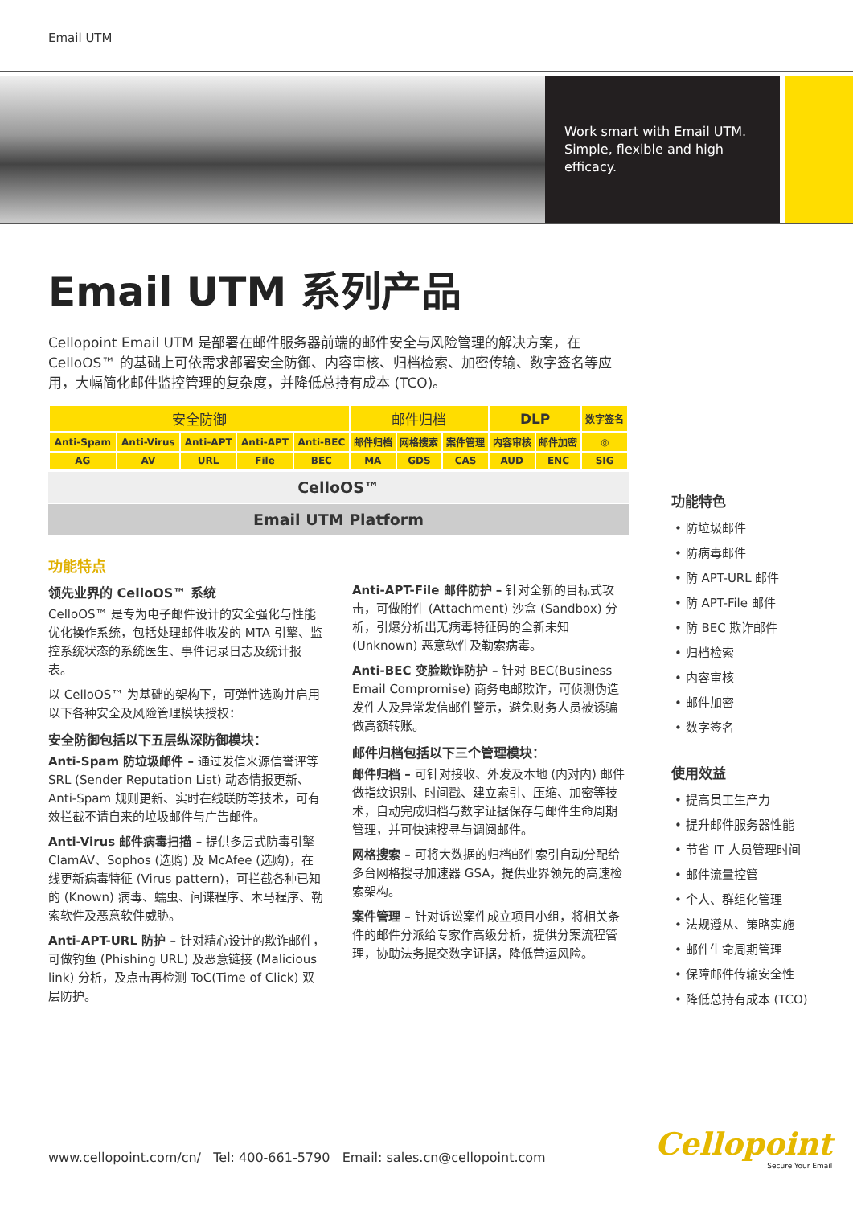Email UTM
Work smart with Email UTM. Simple, flexible and high efficacy.
Email UTM 系列产品
Cellopoint Email UTM 是部署在邮件服务器前端的邮件安全与风险管理的解决方案，在 CelloOS™ 的基础上可依需求部署安全防御、内容审核、归档检索、加密传输、数字签名等应用，大幅简化邮件监控管理的复杂度，并降低总持有成本 (TCO)。
| 安全防御 | | | | | 邮件归档 | | | DLP | | 数字签名 |
| Anti-Spam | Anti-Virus | Anti-APT | Anti-APT | Anti-BEC | 邮件归档 | 网格搜索 | 案件管理 | 内容审核 | 邮件加密 | ◎ |
| AG | AV | URL | File | BEC | MA | GDS | CAS | AUD | ENC | SIG |
CelloOS™
Email UTM Platform
功能特点
领先业界的 CelloOS™ 系统
CelloOS™ 是专为电子邮件设计的安全强化与性能优化操作系统，包括处理邮件收发的 MTA 引擎、监控系统状态的系统医生、事件记录日志及统计报表。
以 CelloOS™ 为基础的架构下，可弹性选购并启用以下各种安全及风险管理模块授权：
安全防御包括以下五层纵深防御模块：
Anti-Spam 防垃圾邮件 – 通过发信来源信誉评等 SRL (Sender Reputation List) 动态情报更新、Anti-Spam 规则更新、实时在线联防等技术，可有效拦截不请自来的垃圾邮件与广告邮件。
Anti-Virus 邮件病毒扫描 – 提供多层式防毒引擎 ClamAV、Sophos (选购) 及 McAfee (选购)，在线更新病毒特征 (Virus pattern)，可拦截各种已知的 (Known) 病毒、蠕虫、间谍程序、木马程序、勒索软件及恶意软件威胁。
Anti-APT-URL 防护 – 针对精心设计的欺诈邮件，可做钓鱼 (Phishing URL) 及恶意链接 (Malicious link) 分析，及点击再检测 ToC(Time of Click) 双层防护。
Anti-APT-File 邮件防护 – 针对全新的目标式攻击，可做附件 (Attachment) 沙盒 (Sandbox) 分析，引爆分析出无病毒特征码的全新未知 (Unknown) 恶意软件及勒索病毒。
Anti-BEC 变脸欺诈防护 – 针对 BEC(Business Email Compromise) 商务电邮欺诈，可侦测伪造发件人及异常发信邮件警示，避免财务人员被诱骗做高额转账。
邮件归档包括以下三个管理模块：
邮件归档 – 可针对接收、外发及本地 (内对内) 邮件做指纹识别、时间戳、建立索引、压缩、加密等技术，自动完成归档与数字证据保存与邮件生命周期管理，并可快速搜寻与调阅邮件。
网格搜索 – 可将大数据的归档邮件索引自动分配给多台网格搜寻加速器 GSA，提供业界领先的高速检索架构。
案件管理 – 针对诉讼案件成立项目小组，将相关条件的邮件分派给专家作高级分析，提供分案流程管理，协助法务提交数字证据，降低营运风险。
功能特色
• 防垃圾邮件
• 防病毒邮件
• 防 APT-URL 邮件
• 防 APT-File 邮件
• 防 BEC 欺诈邮件
• 归档检索
• 内容审核
• 邮件加密
• 数字签名
使用效益
• 提高员工生产力
• 提升邮件服务器性能
• 节省 IT 人员管理时间
• 邮件流量控管
• 个人、群组化管理
• 法规遵从、策略实施
• 邮件生命周期管理
• 保障邮件传输安全性
• 降低总持有成本 (TCO)
www.cellopoint.com/cn/ Tel: 400-661-5790 Email: sales.cn@cellopoint.com
Cellopoint
Secure Your Email